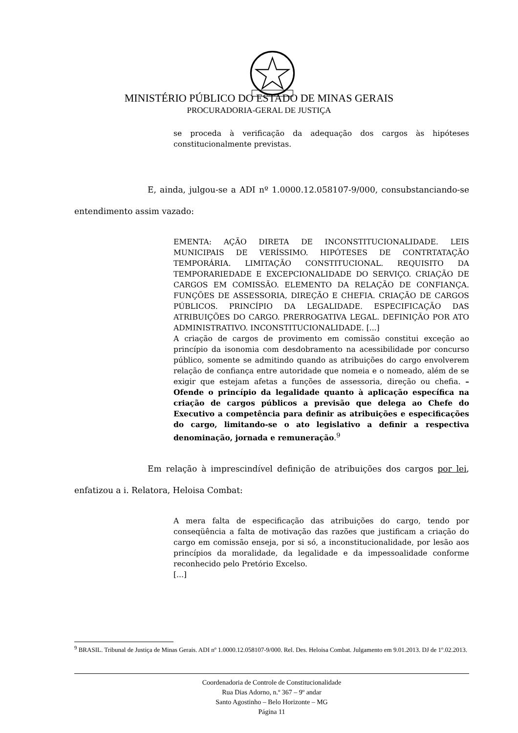MINISTÉRIO PÚBLICO DO ESTADO DE MINAS GERAIS
PROCURADORIA-GERAL DE JUSTIÇA
se proceda à verificação da adequação dos cargos às hipóteses constitucionalmente previstas.
E, ainda, julgou-se a ADI nº 1.0000.12.058107-9/000, consubstanciando-se entendimento assim vazado:
EMENTA: AÇÃO DIRETA DE INCONSTITUCIONALIDADE. LEIS MUNICIPAIS DE VERÍSSIMO. HIPÓTESES DE CONTRTATAÇÃO TEMPORÁRIA. LIMITAÇÃO CONSTITUCIONAL. REQUISITO DA TEMPORARIEDADE E EXCEPCIONALIDADE DO SERVIÇO. CRIAÇÃO DE CARGOS EM COMISSÃO. ELEMENTO DA RELAÇÃO DE CONFIANÇA. FUNÇÕES DE ASSESSORIA, DIREÇÃO E CHEFIA. CRIAÇÃO DE CARGOS PÚBLICOS. PRINCÍPIO DA LEGALIDADE. ESPECIFICAÇÃO DAS ATRIBUIÇÕES DO CARGO. PRERROGATIVA LEGAL. DEFINIÇÃO POR ATO ADMINISTRATIVO. INCONSTITUCIONALIDADE. [...]
A criação de cargos de provimento em comissão constitui exceção ao princípio da isonomia com desdobramento na acessibilidade por concurso público, somente se admitindo quando as atribuições do cargo envolverem relação de confiança entre autoridade que nomeia e o nomeado, além de se exigir que estejam afetas a funções de assessoria, direção ou chefia. – Ofende o princípio da legalidade quanto à aplicação específica na criação de cargos públicos a previsão que delega ao Chefe do Executivo a competência para definir as atribuições e especificações do cargo, limitando-se o ato legislativo a definir a respectiva denominação, jornada e remuneração.<sup>9</sup>
Em relação à imprescindível definição de atribuições dos cargos por lei, enfatizou a i. Relatora, Heloisa Combat:
A mera falta de especificação das atribuições do cargo, tendo por conseqüência a falta de motivação das razões que justificam a criação do cargo em comissão enseja, por si só, a inconstitucionalidade, por lesão aos princípios da moralidade, da legalidade e da impessoalidade conforme reconhecido pelo Pretório Excelso.
[...]
<sup>9</sup> BRASIL. Tribunal de Justiça de Minas Gerais. ADI nº 1.0000.12.058107-9/000. Rel. Des. Heloisa Combat. Julgamento em 9.01.2013. DJ de 1º.02.2013.
Coordenadoria de Controle de Constitucionalidade
Rua Dias Adorno, n.º 367 – 9º andar
Santo Agostinho – Belo Horizonte – MG
Página 11